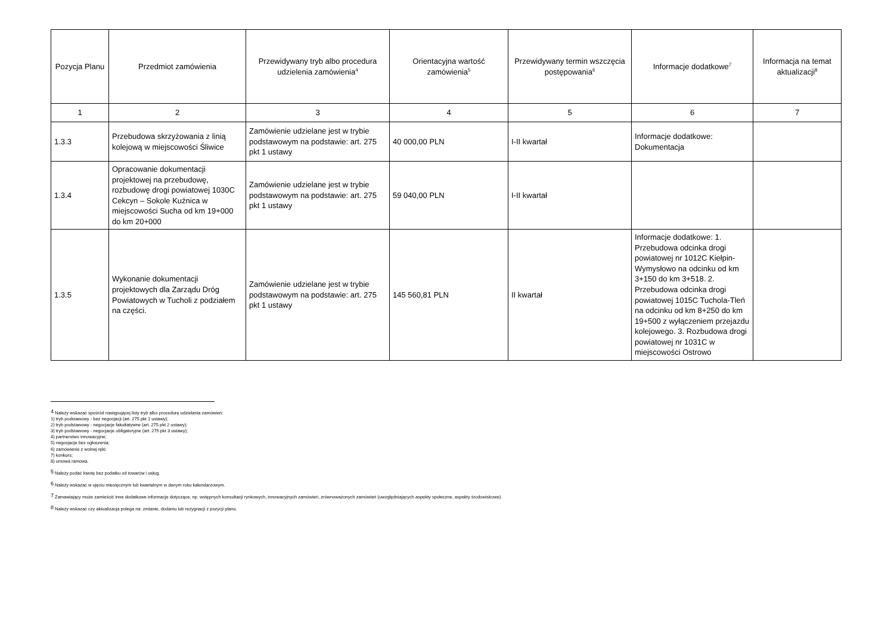| Pozycja Planu | Przedmiot zamówienia | Przewidywany tryb albo procedura udzielenia zamówienia<sup>4</sup> | Orientacyjna wartość zamówienia<sup>5</sup> | Przewidywany termin wszczęcia postępowania<sup>6</sup> | Informacje dodatkowe<sup>7</sup> | Informacja na temat aktualizacji<sup>8</sup> |
| --- | --- | --- | --- | --- | --- | --- |
| 1 | 2 | 3 | 4 | 5 | 6 | 7 |
| 1.3.3 | Przebudowa skrzyżowania z linią kolejową w miejscowości Śliwice | Zamówienie udzielane jest w trybie podstawowym na podstawie: art. 275 pkt 1 ustawy | 40 000,00 PLN | I-II kwartał | Informacje dodatkowe: Dokumentacja | |
| 1.3.4 | Opracowanie dokumentacji projektowej na przebudowę, rozbudowę drogi powiatowej 1030C Cekcyn – Sokole Kuźnica w miejscowości Sucha od km 19+000 do km 20+000 | Zamówienie udzielane jest w trybie podstawowym na podstawie: art. 275 pkt 1 ustawy | 59 040,00 PLN | I-II kwartał | | |
| 1.3.5 | Wykonanie dokumentacji projektowych dla Zarządu Dróg Powiatowych w Tucholi z podziałem na części. | Zamówienie udzielane jest w trybie podstawowym na podstawie: art. 275 pkt 1 ustawy | 145 560,81 PLN | II kwartał | Informacje dodatkowe: 1. Przebudowa odcinka drogi powiatowej nr 1012C Kiełpin-Wymysłowo na odcinku od km 3+150 do km 3+518. 2. Przebudowa odcinka drogi powiatowej 1015C Tuchola-Tleń na odcinku od km 8+250 do km 19+500 z wyłączeniem przejazdu kolejowego. 3. Rozbudowa drogi powiatowej nr 1031C w miejscowości Ostrowo | |
<sup>4</sup> Należy wskazać spośród następującej listy tryb albo procedurę udzielania zamówień:
1) tryb podstawowy - bez negocjacji (art. 275 pkt 1 ustawy);
2) tryb podstawowy - negocjacje fakultatywne (art. 275 pkt 2 ustawy);
3) tryb podstawowy - negocjacje obligatoryjne (art. 275 pkt 3 ustawy);
4) partnerstwo innowacyjne;
5) negocjacje bez ogłoszenia;
6) zamówienie z wolnej ręki;
7) konkurs;
8) umowa ramowa.
<sup>5</sup> Należy podać kwotę bez podatku od towarów i usług.
<sup>6</sup> Należy wskazać w ujęciu miesięcznym lub kwartalnym w danym roku kalendarzowym.
<sup>7</sup> Zamawiający może zamieścić inne dodatkowe informacje dotyczące, np. wstępnych konsultacji rynkowych, innowacyjnych zamówień, zrównoważonych zamówień (uwzględniających aspekty społeczne, aspekty środowiskowe).
<sup>8</sup> Należy wskazać czy aktualizacja polega na: zmianie, dodaniu lub rezygnacji z pozycji planu.